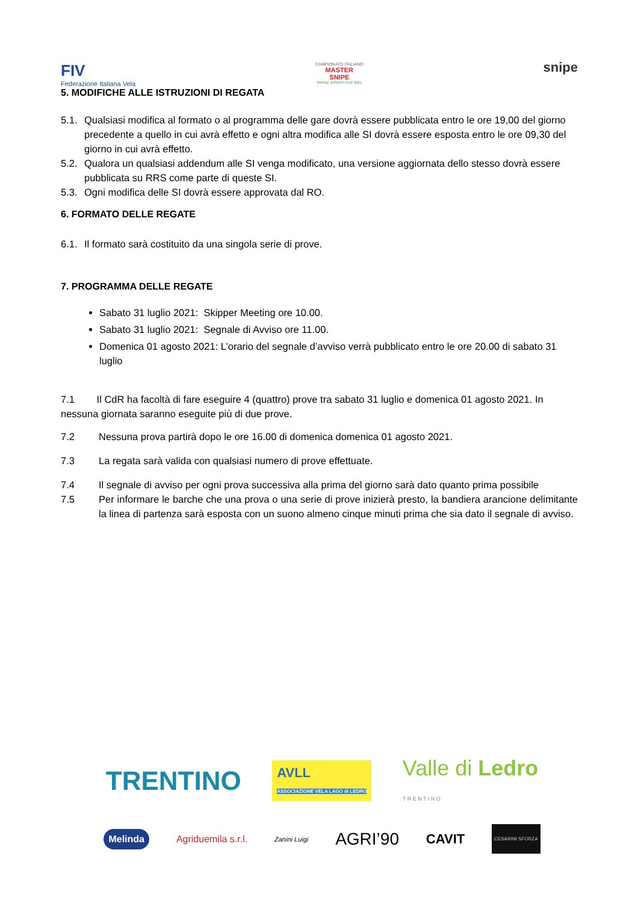FIV
Federazione Italiana Vela
CAMPIONATO ITALIANO
MASTER SNIPE
FRANZ JOSEPH CUP 2021
snipe
5. MODIFICHE ALLE ISTRUZIONI DI REGATA
5.1. Qualsiasi modifica al formato o al programma delle gare dovrà essere pubblicata entro le ore 19,00 del giorno precedente a quello in cui avrà effetto e ogni altra modifica alle SI dovrà essere esposta entro le ore 09,30 del giorno in cui avrà effetto.
5.2. Qualora un qualsiasi addendum alle SI venga modificato, una versione aggiornata dello stesso dovrà essere pubblicata su RRS come parte di queste SI.
5.3. Ogni modifica delle SI dovrà essere approvata dal RO.
6. FORMATO DELLE REGATE
6.1. Il formato sarà costituito da una singola serie di prove.
7. PROGRAMMA DELLE REGATE
Sabato 31 luglio 2021: Skipper Meeting ore 10.00.
Sabato 31 luglio 2021: Segnale di Avviso ore 11.00.
Domenica 01 agosto 2021: L’orario del segnale d’avviso verrà pubblicato entro le ore 20.00 di sabato 31 luglio
7.1 Il CdR ha facoltà di fare eseguire 4 (quattro) prove tra sabato 31 luglio e domenica 01 agosto 2021. In nessuna giornata saranno eseguite più di due prove.
7.2 Nessuna prova partirà dopo le ore 16.00 di domenica domenica 01 agosto 2021.
7.3 La regata sarà valida con qualsiasi numero di prove effettuate.
7.4 Il segnale di avviso per ogni prova successiva alla prima del giorno sarà dato quanto prima possibile
7.5 Per informare le barche che una prova o una serie di prove inizierà presto, la bandiera arancione delimitante la linea di partenza sarà esposta con un suono almeno cinque minuti prima che sia dato il segnale di avviso.
TRENTINO AVLL
ASSOCIAZIONE VELA LAGO di LEDRO Valle di Ledro
T R E N T I N O
Melinda Agriduemila s.r.l. Zanini Luigi AGRI’90 CAVIT CESARINI SFORZA